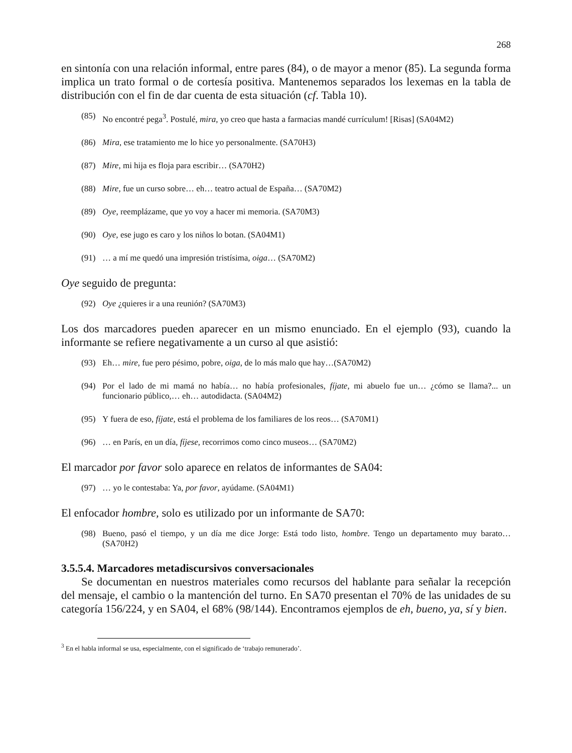268
en sintonía con una relación informal, entre pares (84), o de mayor a menor (85). La segunda forma implica un trato formal o de cortesía positiva. Mantenemos separados los lexemas en la tabla de distribución con el fin de dar cuenta de esta situación (cf. Tabla 10).
(85) No encontré pega<sup>3</sup>. Postulé, mira, yo creo que hasta a farmacias mandé currículum! [Risas] (SA04M2)
(86) Mira, ese tratamiento me lo hice yo personalmente. (SA70H3)
(87) Mire, mi hija es floja para escribir… (SA70H2)
(88) Mire, fue un curso sobre… eh… teatro actual de España… (SA70M2)
(89) Oye, reemplázame, que yo voy a hacer mi memoria. (SA70M3)
(90) Oye, ese jugo es caro y los niños lo botan. (SA04M1)
(91) … a mí me quedó una impresión tristísima, oiga… (SA70M2)
Oye seguido de pregunta:
(92) Oye ¿quieres ir a una reunión? (SA70M3)
Los dos marcadores pueden aparecer en un mismo enunciado. En el ejemplo (93), cuando la informante se refiere negativamente a un curso al que asistió:
(93) Eh… mire, fue pero pésimo, pobre, oiga, de lo más malo que hay…(SA70M2)
(94) Por el lado de mi mamá no había… no había profesionales, fíjate, mi abuelo fue un… ¿cómo se llama?... un funcionario público,… eh… autodidacta. (SA04M2)
(95) Y fuera de eso, fíjate, está el problema de los familiares de los reos… (SA70M1)
(96) … en París, en un día, fíjese, recorrimos como cinco museos… (SA70M2)
El marcador por favor solo aparece en relatos de informantes de SA04:
(97) … yo le contestaba: Ya, por favor, ayúdame. (SA04M1)
El enfocador hombre, solo es utilizado por un informante de SA70:
(98) Bueno, pasó el tiempo, y un día me dice Jorge: Está todo listo, hombre. Tengo un departamento muy barato… (SA70H2)
3.5.5.4. Marcadores metadiscursivos conversacionales
Se documentan en nuestros materiales como recursos del hablante para señalar la recepción del mensaje, el cambio o la mantención del turno. En SA70 presentan el 70% de las unidades de su categoría 156/224, y en SA04, el 68% (98/144). Encontramos ejemplos de eh, bueno, ya, sí y bien.
<sup>3</sup> En el habla informal se usa, especialmente, con el significado de ‘trabajo remunerado’.